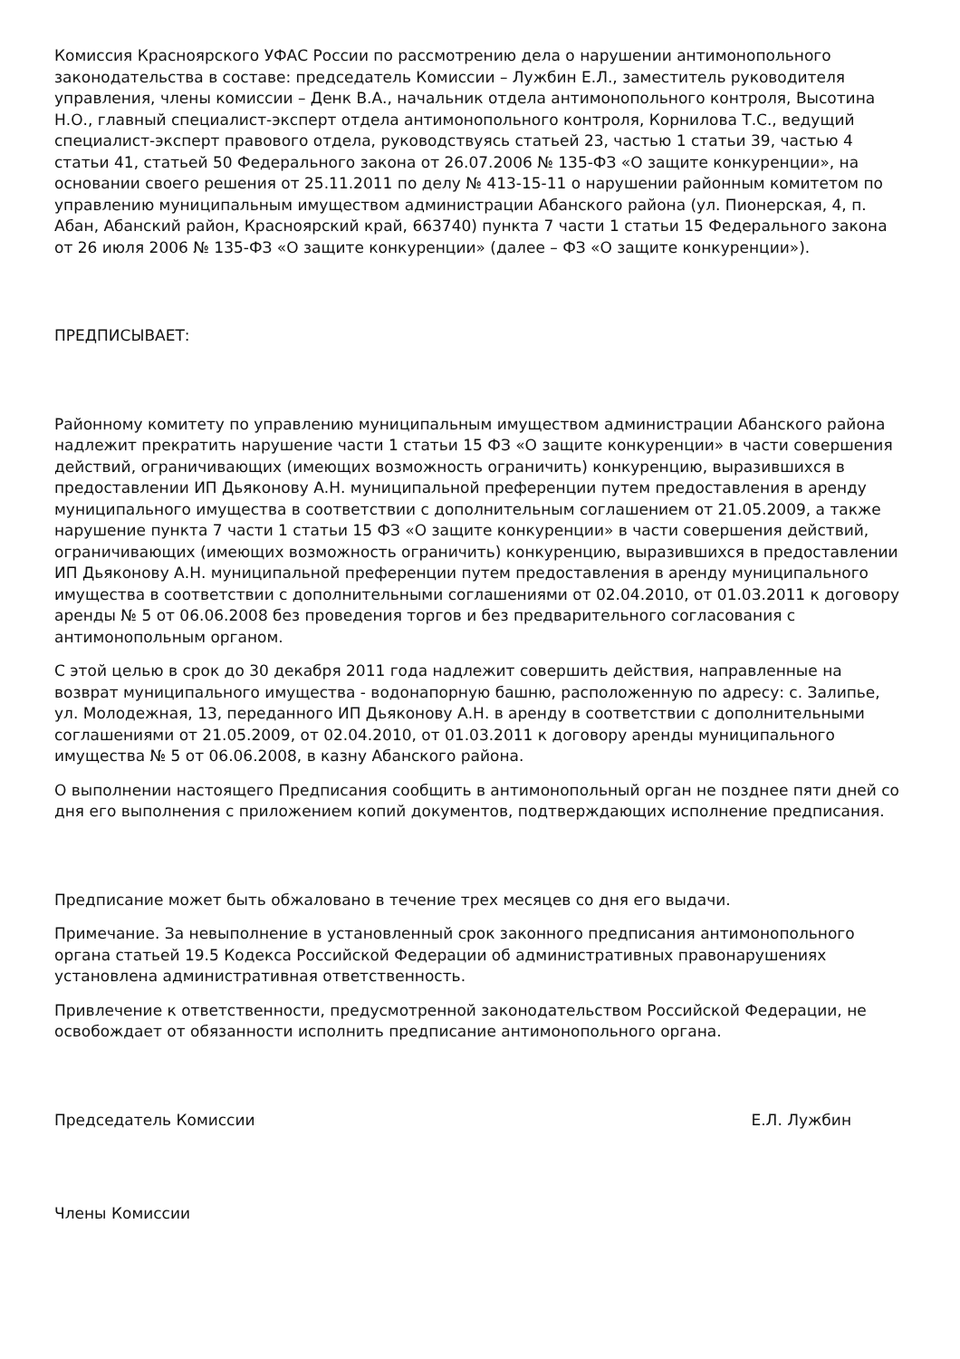Комиссия Красноярского УФАС России по рассмотрению дела о нарушении антимонопольного законодательства в составе: председатель Комиссии – Лужбин Е.Л., заместитель руководителя управления, члены комиссии – Денк В.А., начальник отдела антимонопольного контроля, Высотина Н.О., главный специалист-эксперт отдела антимонопольного контроля, Корнилова Т.С., ведущий специалист-эксперт правового отдела, руководствуясь статьей 23, частью 1 статьи 39, частью 4 статьи 41, статьей 50 Федерального закона от 26.07.2006 № 135-ФЗ «О защите конкуренции», на основании своего решения от 25.11.2011 по делу № 413-15-11 о нарушении районным комитетом по управлению муниципальным имуществом администрации Абанского района (ул. Пионерская, 4, п. Абан, Абанский район, Красноярский край, 663740) пункта 7 части 1 статьи 15 Федерального закона от 26 июля 2006 № 135-ФЗ «О защите конкуренции» (далее – ФЗ «О защите конкуренции»).
ПРЕДПИСЫВАЕТ:
Районному комитету по управлению муниципальным имуществом администрации Абанского района надлежит прекратить нарушение части 1 статьи 15 ФЗ «О защите конкуренции» в части совершения действий, ограничивающих (имеющих возможность ограничить) конкуренцию, выразившихся в предоставлении ИП Дьяконову А.Н. муниципальной преференции путем предоставления в аренду муниципального имущества в соответствии с дополнительным соглашением от 21.05.2009, а также нарушение пункта 7 части 1 статьи 15 ФЗ «О защите конкуренции» в части совершения действий, ограничивающих (имеющих возможность ограничить) конкуренцию, выразившихся в предоставлении ИП Дьяконову А.Н. муниципальной преференции путем предоставления в аренду муниципального имущества в соответствии с дополнительными соглашениями от 02.04.2010, от 01.03.2011 к договору аренды № 5 от 06.06.2008 без проведения торгов и без предварительного согласования с антимонопольным органом.
С этой целью в срок до 30 декабря 2011 года надлежит совершить действия, направленные на возврат муниципального имущества - водонапорную башню, расположенную по адресу: с. Залипье, ул. Молодежная, 13, переданного ИП Дьяконову А.Н. в аренду в соответствии с дополнительными соглашениями от 21.05.2009, от 02.04.2010, от 01.03.2011 к договору аренды муниципального имущества № 5 от 06.06.2008, в казну Абанского района.
О выполнении настоящего Предписания сообщить в антимонопольный орган не позднее пяти дней со дня его выполнения с приложением копий документов, подтверждающих исполнение предписания.
Предписание может быть обжаловано в течение трех месяцев со дня его выдачи.
Примечание. За невыполнение в установленный срок законного предписания антимонопольного органа статьей 19.5 Кодекса Российской Федерации об административных правонарушениях установлена административная ответственность.
Привлечение к ответственности, предусмотренной законодательством Российской Федерации, не освобождает от обязанности исполнить предписание антимонопольного органа.
Председатель Комиссии Е.Л. Лужбин
Члены Комиссии